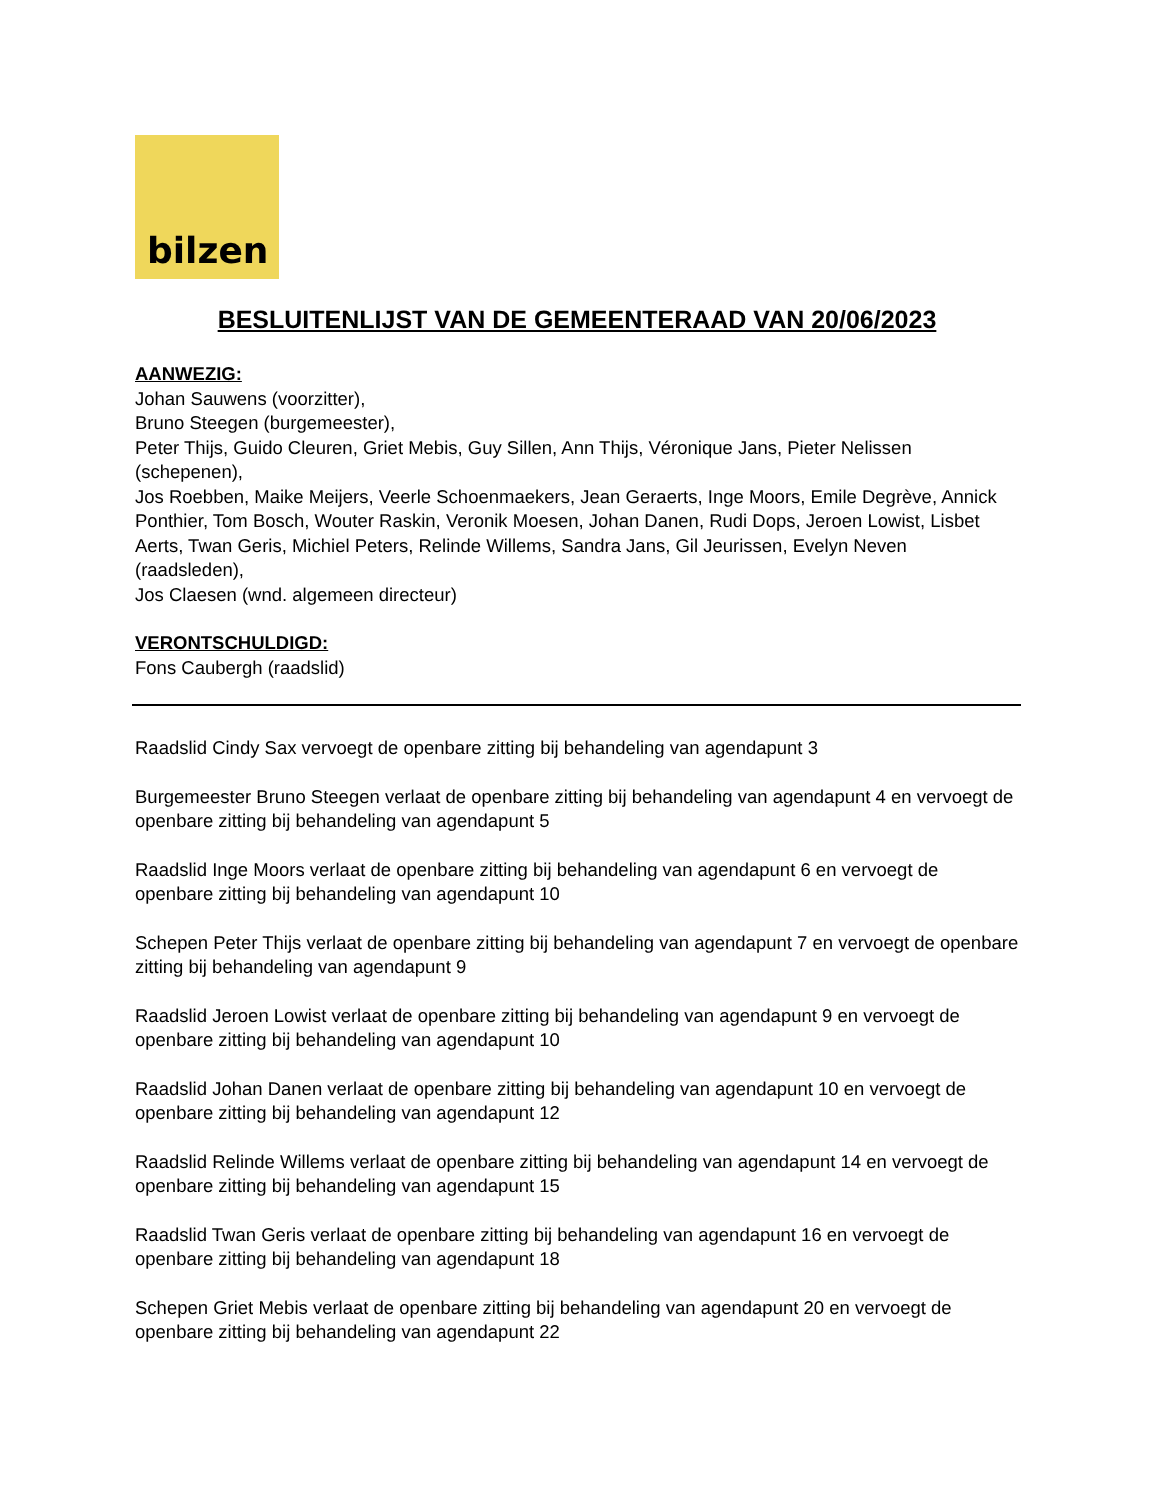bilzen
BESLUITENLIJST VAN DE GEMEENTERAAD VAN 20/06/2023
AANWEZIG:
Johan Sauwens (voorzitter),
Bruno Steegen (burgemeester),
Peter Thijs, Guido Cleuren, Griet Mebis, Guy Sillen, Ann Thijs, Véronique Jans, Pieter Nelissen (schepenen),
Jos Roebben, Maike Meijers, Veerle Schoenmaekers, Jean Geraerts, Inge Moors, Emile Degrève, Annick Ponthier, Tom Bosch, Wouter Raskin, Veronik Moesen, Johan Danen, Rudi Dops, Jeroen Lowist, Lisbet Aerts, Twan Geris, Michiel Peters, Relinde Willems, Sandra Jans, Gil Jeurissen, Evelyn Neven (raadsleden),
Jos Claesen (wnd. algemeen directeur)
VERONTSCHULDIGD:
Fons Caubergh (raadslid)
Raadslid Cindy Sax vervoegt de openbare zitting bij behandeling van agendapunt 3
Burgemeester Bruno Steegen verlaat de openbare zitting bij behandeling van agendapunt 4 en vervoegt de openbare zitting bij behandeling van agendapunt 5
Raadslid Inge Moors verlaat de openbare zitting bij behandeling van agendapunt 6 en vervoegt de openbare zitting bij behandeling van agendapunt 10
Schepen Peter Thijs verlaat de openbare zitting bij behandeling van agendapunt 7 en vervoegt de openbare zitting bij behandeling van agendapunt 9
Raadslid Jeroen Lowist verlaat de openbare zitting bij behandeling van agendapunt 9 en vervoegt de openbare zitting bij behandeling van agendapunt 10
Raadslid Johan Danen verlaat de openbare zitting bij behandeling van agendapunt 10 en vervoegt de openbare zitting bij behandeling van agendapunt 12
Raadslid Relinde Willems verlaat de openbare zitting bij behandeling van agendapunt 14 en vervoegt de openbare zitting bij behandeling van agendapunt 15
Raadslid Twan Geris verlaat de openbare zitting bij behandeling van agendapunt 16 en vervoegt de openbare zitting bij behandeling van agendapunt 18
Schepen Griet Mebis verlaat de openbare zitting bij behandeling van agendapunt 20 en vervoegt de openbare zitting bij behandeling van agendapunt 22